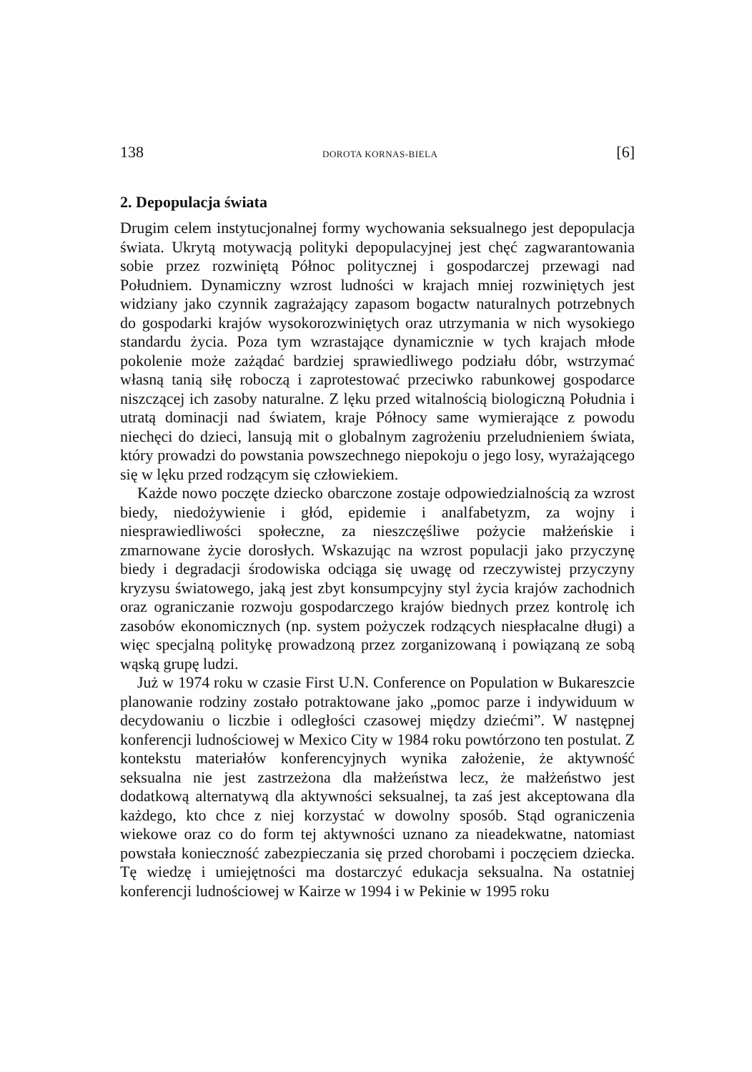138 DOROTA KORNAS-BIELA [6]
2. Depopulacja świata
Drugim celem instytucjonalnej formy wychowania seksualnego jest depopulacja świata. Ukrytą motywacją polityki depopulacyjnej jest chęć zagwarantowania sobie przez rozwiniętą Północ politycznej i gospodarczej przewagi nad Południem. Dynamiczny wzrost ludności w krajach mniej rozwiniętych jest widziany jako czynnik zagrażający zapasom bogactw naturalnych potrzebnych do gospodarki krajów wysokorozwiniętych oraz utrzymania w nich wysokiego standardu życia. Poza tym wzrastające dynamicznie w tych krajach młode pokolenie może zażądać bardziej sprawiedliwego podziału dóbr, wstrzymać własną tanią siłę roboczą i zaprotestować przeciwko rabunkowej gospodarce niszczącej ich zasoby naturalne. Z lęku przed witalnością biologiczną Południa i utratą dominacji nad światem, kraje Północy same wymierające z powodu niechęci do dzieci, lansują mit o globalnym zagrożeniu przeludnieniem świata, który prowadzi do powstania powszechnego niepokoju o jego losy, wyrażającego się w lęku przed rodzącym się człowiekiem.
Każde nowo poczęte dziecko obarczone zostaje odpowiedzialnością za wzrost biedy, niedożywienie i głód, epidemie i analfabetyzm, za wojny i niesprawiedliwości społeczne, za nieszczęśliwe pożycie małżeńskie i zmarnowane życie dorosłych. Wskazując na wzrost populacji jako przyczynę biedy i degradacji środowiska odciąga się uwagę od rzeczywistej przyczyny kryzysu światowego, jaką jest zbyt konsumpcyjny styl życia krajów zachodnich oraz ograniczanie rozwoju gospodarczego krajów biednych przez kontrolę ich zasobów ekonomicznych (np. system pożyczek rodzących niespłacalne długi) a więc specjalną politykę prowadzoną przez zorganizowaną i powiązaną ze sobą wąską grupę ludzi.
Już w 1974 roku w czasie First U.N. Conference on Population w Bukareszcie planowanie rodziny zostało potraktowane jako „pomoc parze i indywiduum w decydowaniu o liczbie i odległości czasowej między dziećmi”. W następnej konferencji ludnościowej w Mexico City w 1984 roku powtórzono ten postulat. Z kontekstu materiałów konferencyjnych wynika założenie, że aktywność seksualna nie jest zastrzeżona dla małżeństwa lecz, że małżeństwo jest dodatkową alternatywą dla aktywności seksualnej, ta zaś jest akceptowana dla każdego, kto chce z niej korzystać w dowolny sposób. Stąd ograniczenia wiekowe oraz co do form tej aktywności uznano za nieadekwatne, natomiast powstała konieczność zabezpieczania się przed chorobami i poczęciem dziecka. Tę wiedzę i umiejętności ma dostarczyć edukacja seksualna. Na ostatniej konferencji ludnościowej w Kairze w 1994 i w Pekinie w 1995 roku